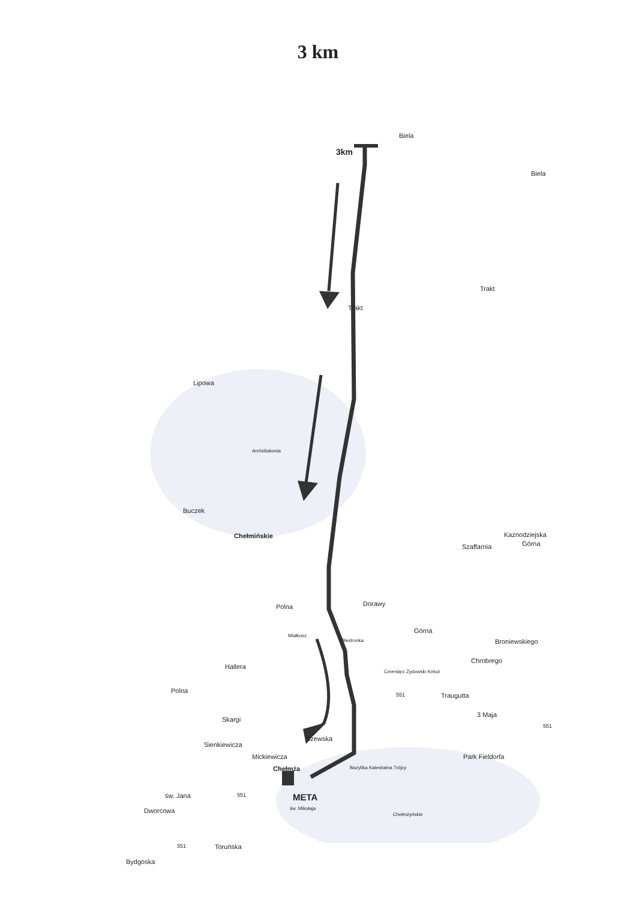3 km
Biela
3km
Biela
Trakt
Trakt
Lipowa
Archidiakonia
Buczek
Chełmińskie
Szaffarnia
Kaznodziejska
Górna
Polna Dorawy
Miałkosz
Biedronka
Górna
Broniewskiego
Chrobrego
Cmentarz Żydowski Kirkut
Hallera
Polna
551 Traugutta
3 Maja
551
Skargi
Szewska
Sienkiewicza
Mickiewicza Park Fieldorfa
Chełmża Bazylika Katedralna Trójcy
św. Jana
Dworcowa
551 META
św. Mikołaja
Chełmżyńskie
551 Toruńska
Bydgoska